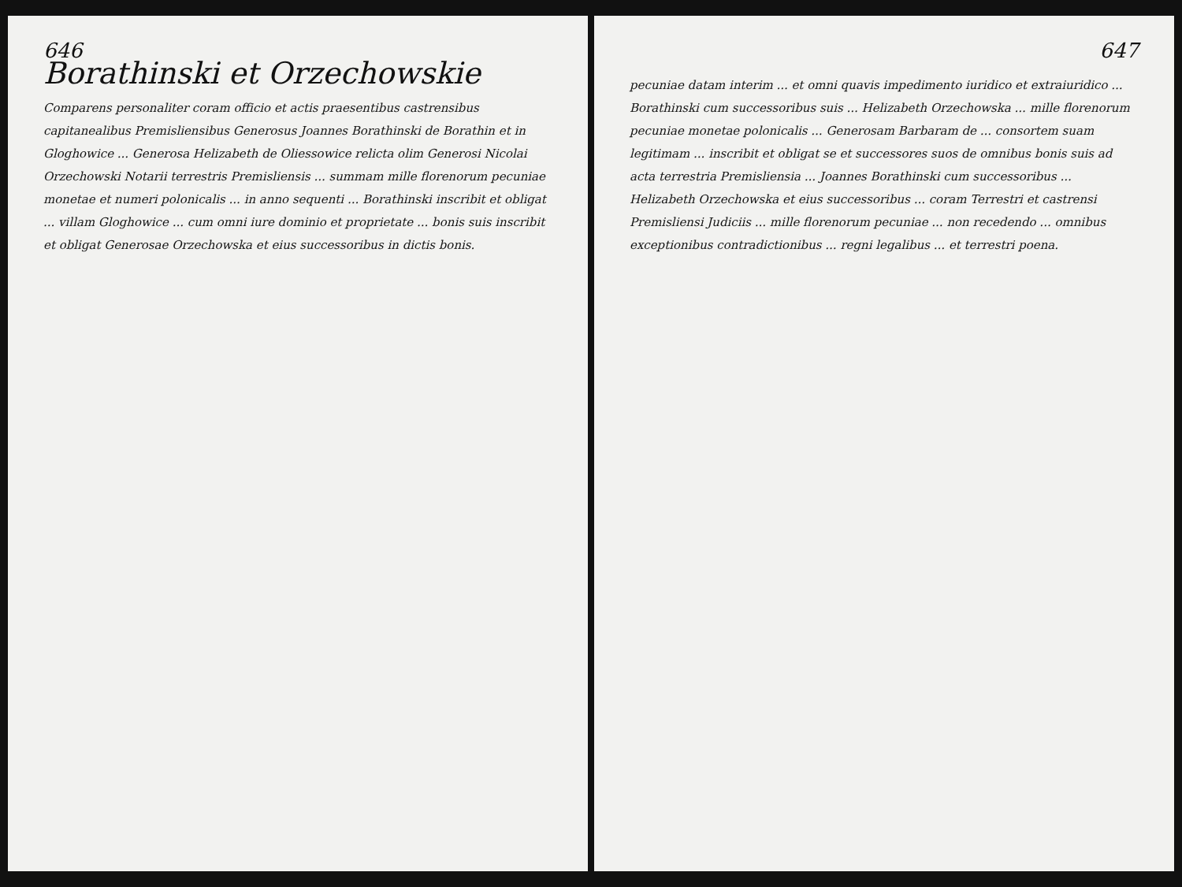646
Borathinski et Orzechowskie
Comparens personaliter coram officio et actis praesentibus castrensibus capitanealibus Premisliensibus Generosus Joannes Borathinski de Borathin et in Gloghowice ... Generosa Helizabeth de Oliessowice relicta olim Generosi Nicolai Orzechowski Notarii terrestris Premisliensis ... summam mille florenorum pecuniae monetae et numeri polonicalis ... in anno sequenti ... Borathinski inscribit et obligat ... villam Gloghowice ... cum omni iure dominio et proprietate ... bonis suis inscribit et obligat Generosae Orzechowska et eius successoribus in dictis bonis.
647
pecuniae datam interim ... et omni quavis impedimento iuridico et extraiuridico ... Borathinski cum successoribus suis ... Helizabeth Orzechowska ... mille florenorum pecuniae monetae polonicalis ... Generosam Barbaram de ... consortem suam legitimam ... inscribit et obligat se et successores suos de omnibus bonis suis ad acta terrestria Premisliensia ... Joannes Borathinski cum successoribus ... Helizabeth Orzechowska et eius successoribus ... coram Terrestri et castrensi Premisliensi Judiciis ... mille florenorum pecuniae ... non recedendo ... omnibus exceptionibus contradictionibus ... regni legalibus ... et terrestri poena.